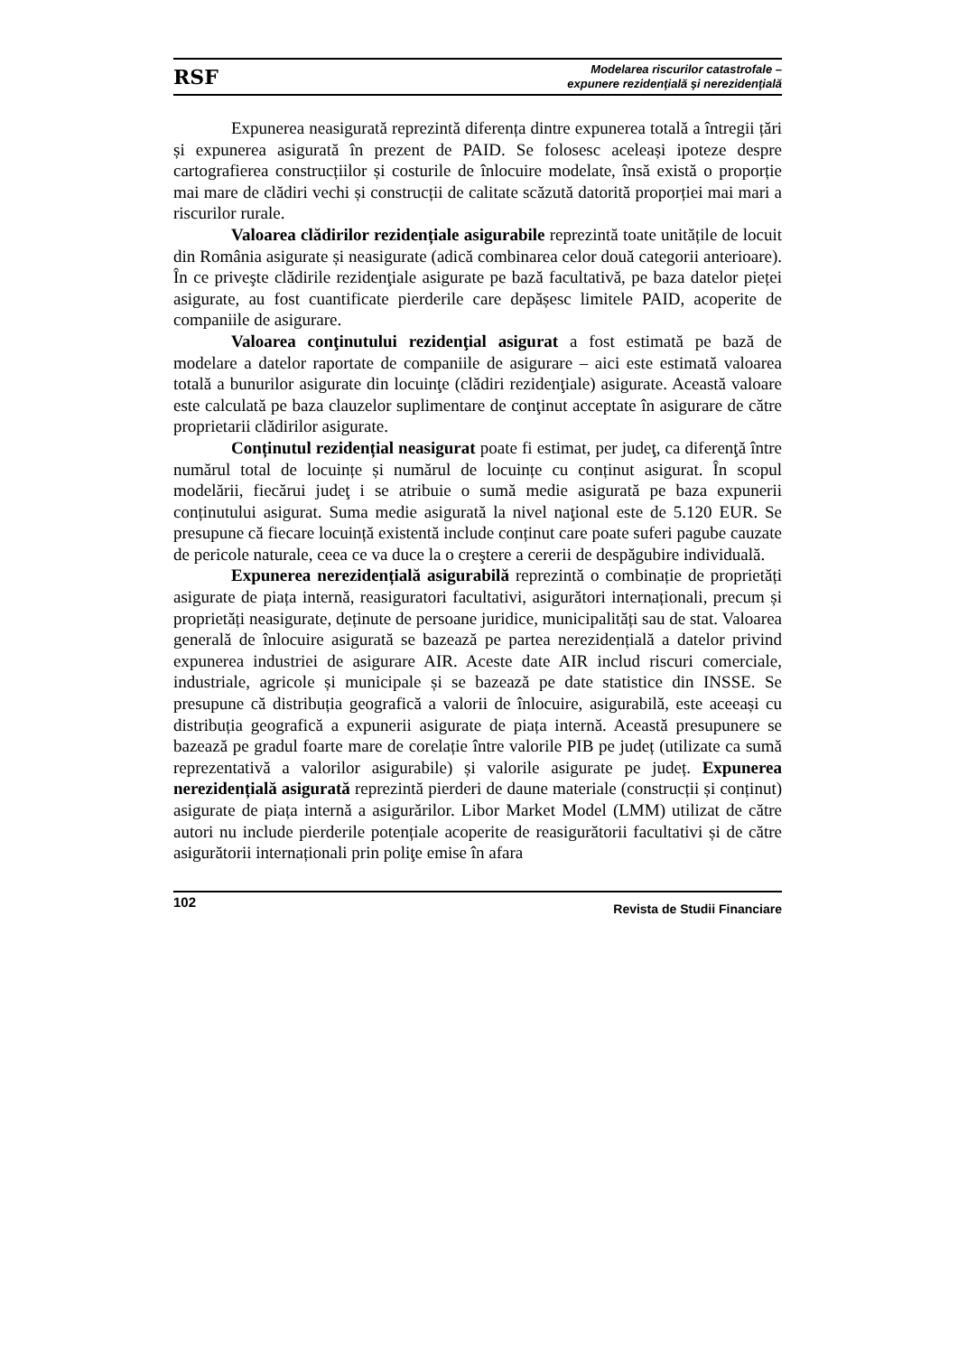RSF Modelarea riscurilor catastrofale –
expunere rezidenţială şi nerezidenţială
Expunerea neasigurată reprezintă diferența dintre expunerea totală a întregii țări și expunerea asigurată în prezent de PAID. Se folosesc aceleași ipoteze despre cartografierea construcțiilor și costurile de înlocuire modelate, însă există o proporție mai mare de clădiri vechi și construcții de calitate scăzută datorită proporției mai mari a riscurilor rurale.
Valoarea clădirilor rezidențiale asigurabile reprezintă toate unitățile de locuit din România asigurate și neasigurate (adică combinarea celor două categorii anterioare). În ce priveşte clădirile rezidenţiale asigurate pe bază facultativă, pe baza datelor pieței asigurate, au fost cuantificate pierderile care depășesc limitele PAID, acoperite de companiile de asigurare.
Valoarea conţinutului rezidenţial asigurat a fost estimată pe bază de modelare a datelor raportate de companiile de asigurare – aici este estimată valoarea totală a bunurilor asigurate din locuinţe (clădiri rezidenţiale) asigurate. Această valoare este calculată pe baza clauzelor suplimentare de conţinut acceptate în asigurare de către proprietarii clădirilor asigurate.
Conținutul rezidențial neasigurat poate fi estimat, per judeţ, ca diferenţă între numărul total de locuințe și numărul de locuințe cu conținut asigurat. În scopul modelării, fiecărui judeţ i se atribuie o sumă medie asigurată pe baza expunerii conținutului asigurat. Suma medie asigurată la nivel naţional este de 5.120 EUR. Se presupune că fiecare locuință existentă include conținut care poate suferi pagube cauzate de pericole naturale, ceea ce va duce la o creştere a cererii de despăgubire individuală.
Expunerea nerezidențială asigurabilă reprezintă o combinație de proprietăți asigurate de piața internă, reasiguratori facultativi, asigurători internaționali, precum și proprietăți neasigurate, deținute de persoane juridice, municipalități sau de stat. Valoarea generală de înlocuire asigurată se bazează pe partea nerezidențială a datelor privind expunerea industriei de asigurare AIR. Aceste date AIR includ riscuri comerciale, industriale, agricole și municipale și se bazează pe date statistice din INSSE. Se presupune că distribuția geografică a valorii de înlocuire, asigurabilă, este aceeași cu distribuția geografică a expunerii asigurate de piața internă. Această presupunere se bazează pe gradul foarte mare de corelație între valorile PIB pe județ (utilizate ca sumă reprezentativă a valorilor asigurabile) și valorile asigurate pe județ. Expunerea nerezidențială asigurată reprezintă pierderi de daune materiale (construcții și conținut) asigurate de piața internă a asigurărilor. Libor Market Model (LMM) utilizat de către autori nu include pierderile potențiale acoperite de reasigurătorii facultativi și de către asigurătorii internaționali prin poliţe emise în afara
102 Revista de Studii Financiare